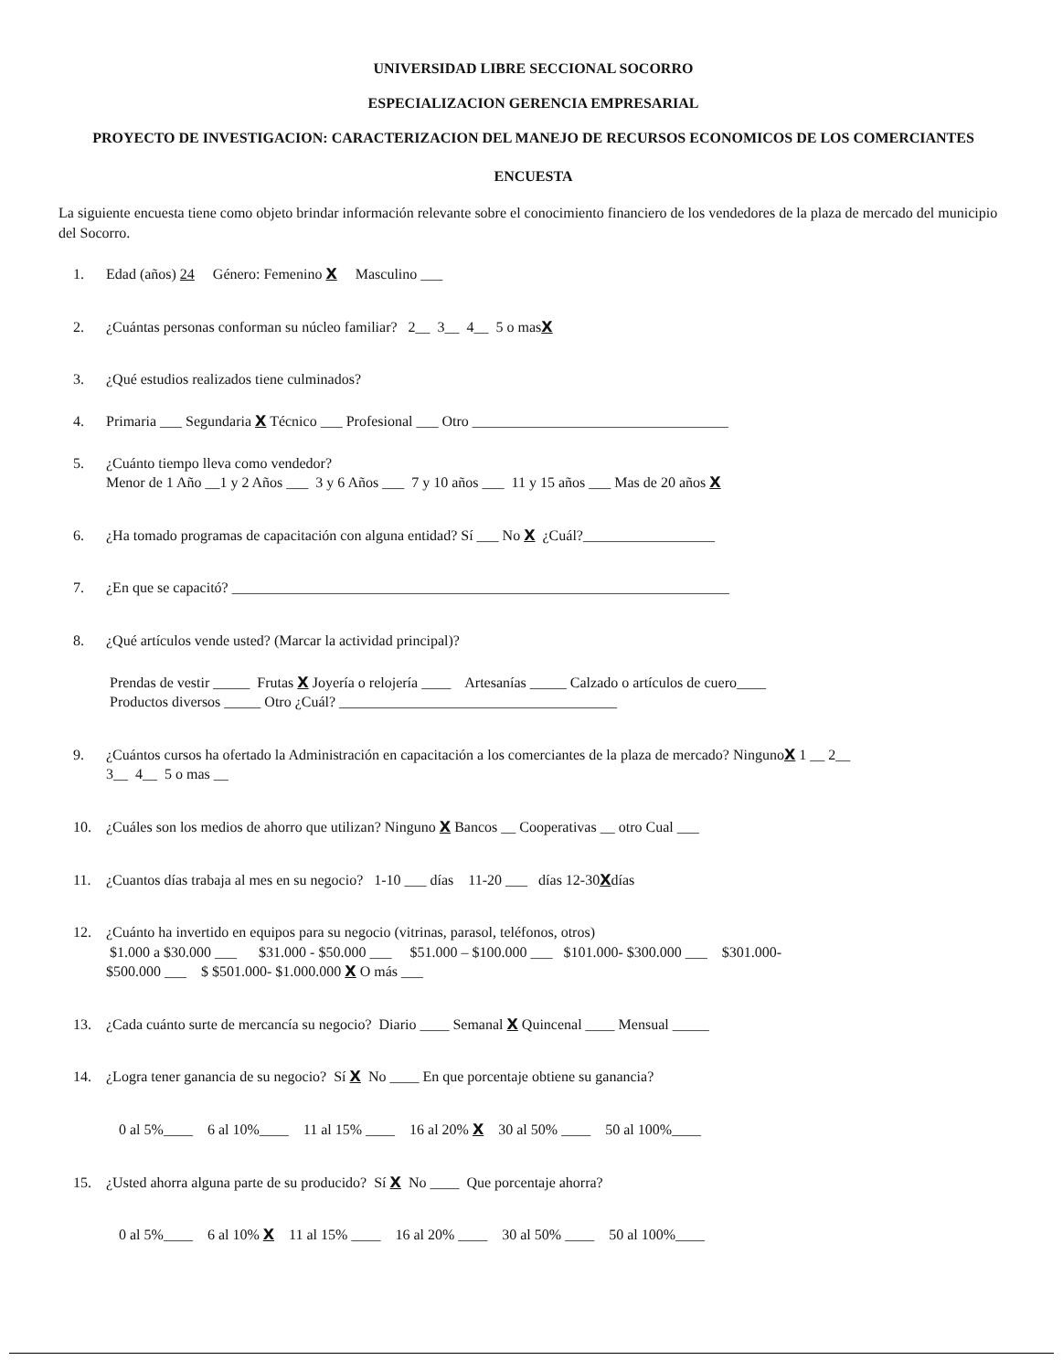UNIVERSIDAD LIBRE SECCIONAL SOCORRO
ESPECIALIZACION GERENCIA EMPRESARIAL
PROYECTO DE INVESTIGACION: CARACTERIZACION DEL MANEJO DE RECURSOS ECONOMICOS DE LOS COMERCIANTES
ENCUESTA
La siguiente encuesta tiene como objeto brindar información relevante sobre el conocimiento financiero de los vendedores de la plaza de mercado del municipio del Socorro.
1. Edad (años) 24 Género: Femenino X Masculino ___
2. ¿Cuántas personas conforman su núcleo familiar? 2__ 3__ 4__ 5 o masX
3. ¿Qué estudios realizados tiene culminados?
4. Primaria ___ Segundaria X Técnico ___ Profesional ___ Otro ___________________________________
5. ¿Cuánto tiempo lleva como vendedor?
Menor de 1 Año __1 y 2 Años ___ 3 y 6 Años ___ 7 y 10 años ___ 11 y 15 años ___ Mas de 20 años X
6. ¿Ha tomado programas de capacitación con alguna entidad? Sí ___ No X ¿Cuál?__________________
7. ¿En que se capacitó? ____________________________________________________________________
8. ¿Qué artículos vende usted? (Marcar la actividad principal)?
Prendas de vestir _____ Frutas X Joyería o relojería ____ Artesanías _____ Calzado o artículos de cuero____
Productos diversos _____ Otro ¿Cuál? ______________________________________
9. ¿Cuántos cursos ha ofertado la Administración en capacitación a los comerciantes de la plaza de mercado? NingunoX 1 __ 2__
3__ 4__ 5 o mas __
10. ¿Cuáles son los medios de ahorro que utilizan? Ninguno X Bancos __ Cooperativas __ otro Cual ___
11. ¿Cuantos días trabaja al mes en su negocio? 1-10 ___ días 11-20 ___ días 12-30Xdías
12. ¿Cuánto ha invertido en equipos para su negocio (vitrinas, parasol, teléfonos, otros)
$1.000 a $30.000 ___ $31.000 - $50.000 ___ $51.000 – $100.000 ___ $101.000- $300.000 ___ $301.000-
$500.000 ___ $ $501.000- $1.000.000 X O más ___
13. ¿Cada cuánto surte de mercancía su negocio? Diario ____ Semanal X Quincenal ____ Mensual _____
14. ¿Logra tener ganancia de su negocio? Sí X No ____ En que porcentaje obtiene su ganancia?
0 al 5%____ 6 al 10%____ 11 al 15% ____ 16 al 20% X 30 al 50% ____ 50 al 100%____
15. ¿Usted ahorra alguna parte de su producido? Sí X No ____ Que porcentaje ahorra?
0 al 5%____ 6 al 10% X 11 al 15% ____ 16 al 20% ____ 30 al 50% ____ 50 al 100%____